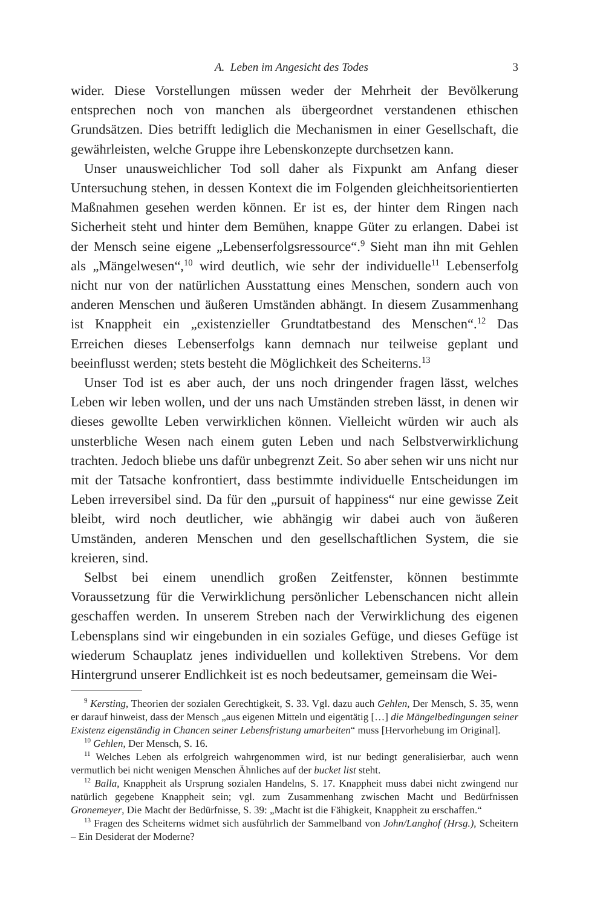A. Leben im Angesicht des Todes 3
wider. Diese Vorstellungen müssen weder der Mehrheit der Bevölkerung entsprechen noch von manchen als übergeordnet verstandenen ethischen Grundsätzen. Dies betrifft lediglich die Mechanismen in einer Gesellschaft, die gewährleisten, welche Gruppe ihre Lebenskonzepte durchsetzen kann.
Unser unausweichlicher Tod soll daher als Fixpunkt am Anfang dieser Untersuchung stehen, in dessen Kontext die im Folgenden gleichheitsorientierten Maßnahmen gesehen werden können. Er ist es, der hinter dem Ringen nach Sicherheit steht und hinter dem Bemühen, knappe Güter zu erlangen. Dabei ist der Mensch seine eigene „Lebenserfolgsressource“.<sup>9</sup> Sieht man ihn mit Gehlen als „Mängelwesen“,<sup>10</sup> wird deutlich, wie sehr der individuelle<sup>11</sup> Lebenserfolg nicht nur von der natürlichen Ausstattung eines Menschen, sondern auch von anderen Menschen und äußeren Umständen abhängt. In diesem Zusammenhang ist Knappheit ein „existenzieller Grundtatbestand des Menschen“.<sup>12</sup> Das Erreichen dieses Lebenserfolgs kann demnach nur teilweise geplant und beeinflusst werden; stets besteht die Möglichkeit des Scheiterns.<sup>13</sup>
Unser Tod ist es aber auch, der uns noch dringender fragen lässt, welches Leben wir leben wollen, und der uns nach Umständen streben lässt, in denen wir dieses gewollte Leben verwirklichen können. Vielleicht würden wir auch als unsterbliche Wesen nach einem guten Leben und nach Selbstverwirklichung trachten. Jedoch bliebe uns dafür unbegrenzt Zeit. So aber sehen wir uns nicht nur mit der Tatsache konfrontiert, dass bestimmte individuelle Entscheidungen im Leben irreversibel sind. Da für den „pursuit of happiness“ nur eine gewisse Zeit bleibt, wird noch deutlicher, wie abhängig wir dabei auch von äußeren Umständen, anderen Menschen und den gesellschaftlichen System, die sie kreieren, sind.
Selbst bei einem unendlich großen Zeitfenster, können bestimmte Voraussetzung für die Verwirklichung persönlicher Lebenschancen nicht allein geschaffen werden. In unserem Streben nach der Verwirklichung des eigenen Lebensplans sind wir eingebunden in ein soziales Gefüge, und dieses Gefüge ist wiederum Schauplatz jenes individuellen und kollektiven Strebens. Vor dem Hintergrund unserer Endlichkeit ist es noch bedeutsamer, gemeinsam die Wei-
<sup>9</sup> Kersting, Theorien der sozialen Gerechtigkeit, S. 33. Vgl. dazu auch Gehlen, Der Mensch, S. 35, wenn er darauf hinweist, dass der Mensch „aus eigenen Mitteln und eigentätig […] die Mängelbedingungen seiner Existenz eigenständig in Chancen seiner Lebensfristung umarbeiten“ muss [Hervorhebung im Original].
<sup>10</sup> Gehlen, Der Mensch, S. 16.
<sup>11</sup> Welches Leben als erfolgreich wahrgenommen wird, ist nur bedingt generalisierbar, auch wenn vermutlich bei nicht wenigen Menschen Ähnliches auf der bucket list steht.
<sup>12</sup> Balla, Knappheit als Ursprung sozialen Handelns, S. 17. Knappheit muss dabei nicht zwingend nur natürlich gegebene Knappheit sein; vgl. zum Zusammenhang zwischen Macht und Bedürfnissen Gronemeyer, Die Macht der Bedürfnisse, S. 39: „Macht ist die Fähigkeit, Knappheit zu erschaffen.“
<sup>13</sup> Fragen des Scheiterns widmet sich ausführlich der Sammelband von John/Langhof (Hrsg.), Scheitern – Ein Desiderat der Moderne?